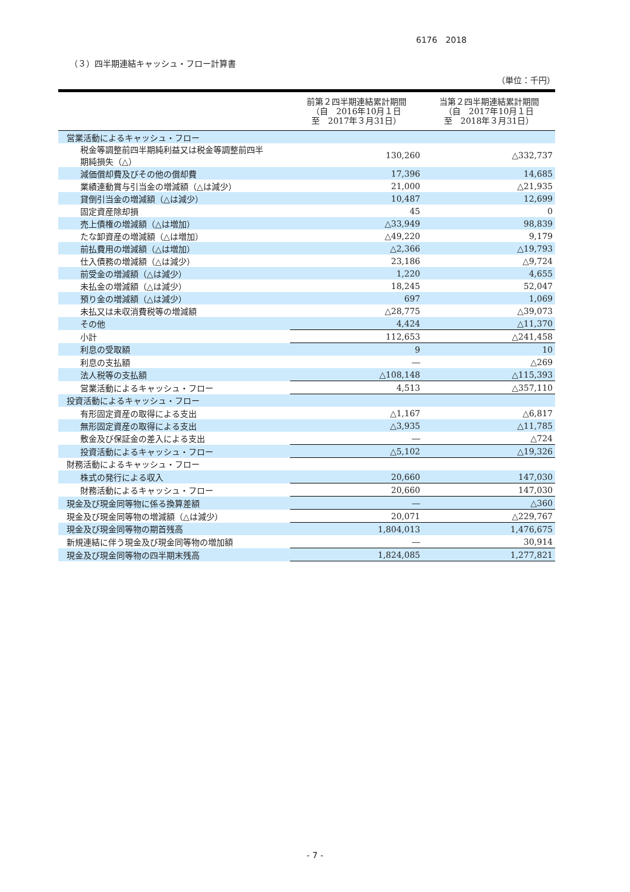6176　2018
（３）四半期連結キャッシュ・フロー計算書
（単位：千円）
| | 前第２四半期連結累計期間 （自 2016年10月１日 至 2017年３月31日） | 当第２四半期連結累計期間 （自 2017年10月１日 至 2018年３月31日） |
| --- | --- | --- |
| 営業活動によるキャッシュ・フロー | | |
| 税金等調整前四半期純利益又は税金等調整前四半 期純損失（△） | 130,260 | △332,737 |
| 減価償却費及びその他の償却費 | 17,396 | 14,685 |
| 業績連動賞与引当金の増減額（△は減少） | 21,000 | △21,935 |
| 貸倒引当金の増減額（△は減少） | 10,487 | 12,699 |
| 固定資産除却損 | 45 | 0 |
| 売上債権の増減額（△は増加） | △33,949 | 98,839 |
| たな卸資産の増減額（△は増加） | △49,220 | 9,179 |
| 前払費用の増減額（△は増加） | △2,366 | △19,793 |
| 仕入債務の増減額（△は減少） | 23,186 | △9,724 |
| 前受金の増減額（△は減少） | 1,220 | 4,655 |
| 未払金の増減額（△は減少） | 18,245 | 52,047 |
| 預り金の増減額（△は減少） | 697 | 1,069 |
| 未払又は未収消費税等の増減額 | △28,775 | △39,073 |
| その他 | 4,424 | △11,370 |
| 小計 | 112,653 | △241,458 |
| 利息の受取額 | 9 | 10 |
| 利息の支払額 | ― | △269 |
| 法人税等の支払額 | △108,148 | △115,393 |
| 営業活動によるキャッシュ・フロー | 4,513 | △357,110 |
| 投資活動によるキャッシュ・フロー | | |
| 有形固定資産の取得による支出 | △1,167 | △6,817 |
| 無形固定資産の取得による支出 | △3,935 | △11,785 |
| 敷金及び保証金の差入による支出 | ― | △724 |
| 投資活動によるキャッシュ・フロー | △5,102 | △19,326 |
| 財務活動によるキャッシュ・フロー | | |
| 株式の発行による収入 | 20,660 | 147,030 |
| 財務活動によるキャッシュ・フロー | 20,660 | 147,030 |
| 現金及び現金同等物に係る換算差額 | ― | △360 |
| 現金及び現金同等物の増減額（△は減少） | 20,071 | △229,767 |
| 現金及び現金同等物の期首残高 | 1,804,013 | 1,476,675 |
| 新規連結に伴う現金及び現金同等物の増加額 | ― | 30,914 |
| 現金及び現金同等物の四半期末残高 | 1,824,085 | 1,277,821 |
- 7 -